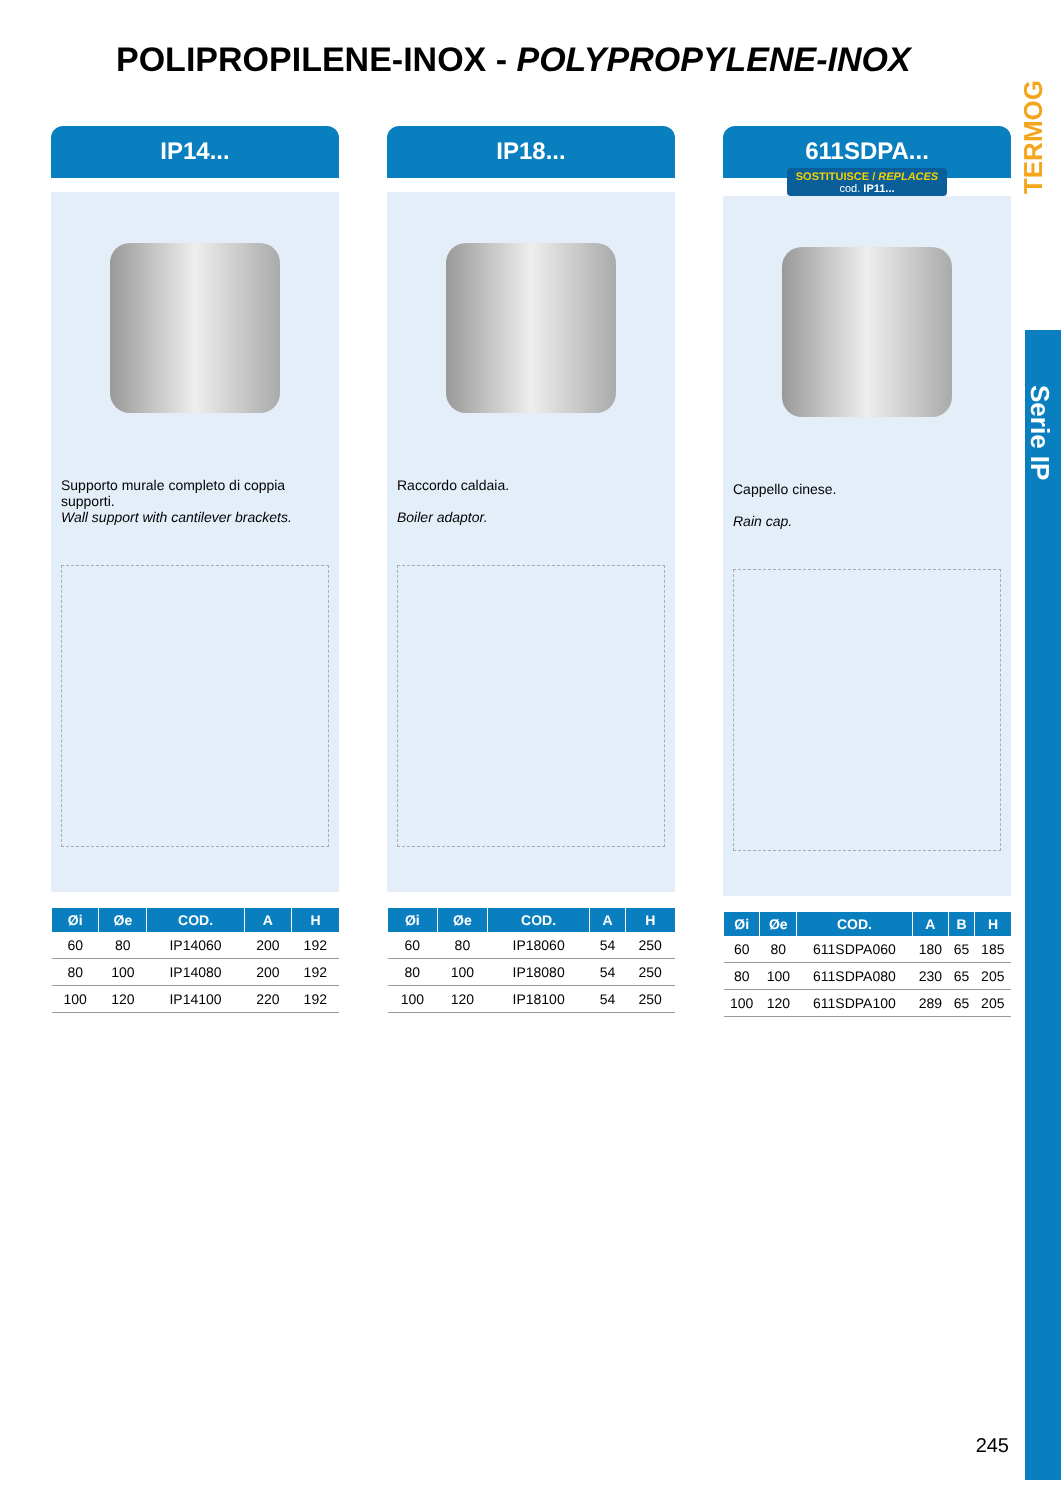POLIPROPILENE-INOX - POLYPROPYLENE-INOX
TERMOG
Serie IP
IP14...
Supporto murale completo di coppia supporti.
Wall support with cantilever brackets.
| Øi | Øe | COD. | A | H |
| --- | --- | --- | --- | --- |
| 60 | 80 | IP14060 | 200 | 192 |
| 80 | 100 | IP14080 | 200 | 192 |
| 100 | 120 | IP14100 | 220 | 192 |
IP18...
Raccordo caldaia.
Boiler adaptor.
| Øi | Øe | COD. | A | H |
| --- | --- | --- | --- | --- |
| 60 | 80 | IP18060 | 54 | 250 |
| 80 | 100 | IP18080 | 54 | 250 |
| 100 | 120 | IP18100 | 54 | 250 |
611SDPA...
SOSTITUISCE / REPLACES
cod. IP11...
Cappello cinese.
Rain cap.
| Øi | Øe | COD. | A | B | H |
| --- | --- | --- | --- | --- | --- |
| 60 | 80 | 611SDPA060 | 180 | 65 | 185 |
| 80 | 100 | 611SDPA080 | 230 | 65 | 205 |
| 100 | 120 | 611SDPA100 | 289 | 65 | 205 |
245